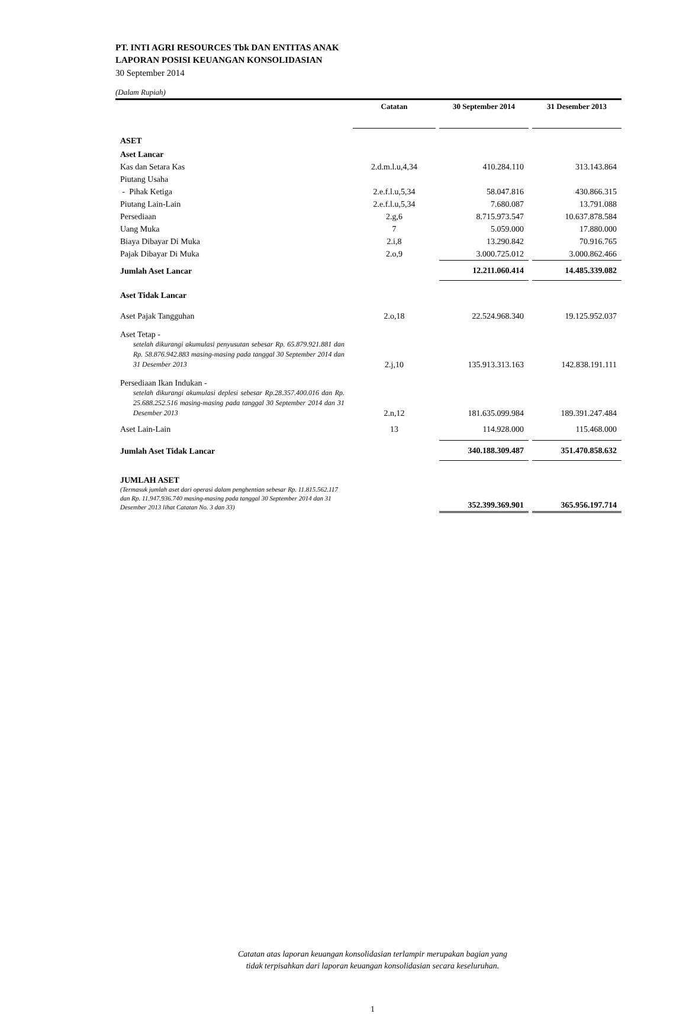PT. INTI AGRI RESOURCES Tbk DAN ENTITAS ANAK
LAPORAN POSISI KEUANGAN KONSOLIDASIAN
30 September 2014
(Dalam Rupiah)
| | Catatan | 30 September 2014 | 31 Desember 2013 |
| --- | --- | --- | --- |
| ASET | | | |
| Aset Lancar | | | |
| Kas dan Setara Kas | 2.d.m.l.u,4,34 | 410.284.110 | 313.143.864 |
| Piutang Usaha | | | |
| - Pihak Ketiga | 2.e.f.l.u,5,34 | 58.047.816 | 430.866.315 |
| Piutang Lain-Lain | 2.e.f.l.u,5,34 | 7.680.087 | 13.791.088 |
| Persediaan | 2.g,6 | 8.715.973.547 | 10.637.878.584 |
| Uang Muka | 7 | 5.059.000 | 17.880.000 |
| Biaya Dibayar Di Muka | 2.i,8 | 13.290.842 | 70.916.765 |
| Pajak Dibayar Di Muka | 2.o,9 | 3.000.725.012 | 3.000.862.466 |
| Jumlah Aset Lancar | | 12.211.060.414 | 14.485.339.082 |
| Aset Tidak Lancar | | | |
| Aset Pajak Tangguhan | 2.o,18 | 22.524.968.340 | 19.125.952.037 |
| Aset Tetap - setelah dikurangi akumulasi penyusutan sebesar Rp. 65.879.921.881 dan Rp. 58.876.942.883 masing-masing pada tanggal 30 September 2014 dan 31 Desember 2013 | 2.j,10 | 135.913.313.163 | 142.838.191.111 |
| Persediaan Ikan Indukan - setelah dikurangi akumulasi deplesi sebesar Rp.28.357.400.016 dan Rp. 25.688.252.516 masing-masing pada tanggal 30 September 2014 dan 31 Desember 2013 | 2.n,12 | 181.635.099.984 | 189.391.247.484 |
| Aset Lain-Lain | 13 | 114.928.000 | 115.468.000 |
| Jumlah Aset Tidak Lancar | | 340.188.309.487 | 351.470.858.632 |
| JUMLAH ASET (Termasuk jumlah aset dari operasi dalam penghentian sebesar Rp. 11.815.562.117 dan Rp. 11.947.936.740 masing-masing pada tanggal 30 September 2014 dan 31 Desember 2013 lihat Catatan No. 3 dan 33) | | 352.399.369.901 | 365.956.197.714 |
Catatan atas laporan keuangan konsolidasian terlampir merupakan bagian yang
tidak terpisahkan dari laporan keuangan konsolidasian secara keseluruhan.
1